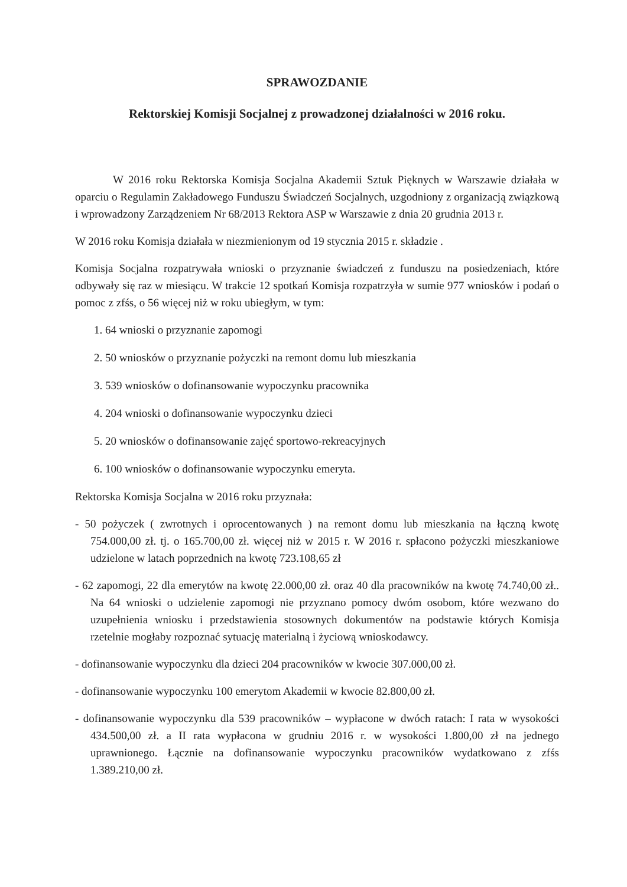SPRAWOZDANIE
Rektorskiej Komisji Socjalnej z prowadzonej działalności w 2016 roku.
W 2016 roku Rektorska Komisja Socjalna Akademii Sztuk Pięknych w Warszawie działała w oparciu o Regulamin Zakładowego Funduszu Świadczeń Socjalnych, uzgodniony z organizacją związkową i wprowadzony Zarządzeniem Nr 68/2013 Rektora ASP w Warszawie z dnia 20 grudnia 2013 r.
W 2016 roku Komisja działała w niezmienionym od 19 stycznia 2015 r. składzie .
Komisja Socjalna rozpatrywała wnioski o przyznanie świadczeń z funduszu na posiedzeniach, które odbywały się raz w miesiącu. W trakcie 12 spotkań Komisja rozpatrzyła w sumie 977 wniosków i podań o pomoc z zfśs, o 56 więcej niż w roku ubiegłym, w tym:
1. 64 wnioski o przyznanie zapomogi
2. 50 wniosków o przyznanie pożyczki na remont domu lub mieszkania
3. 539 wniosków o dofinansowanie wypoczynku pracownika
4. 204 wnioski o dofinansowanie wypoczynku dzieci
5. 20 wniosków o dofinansowanie zajęć sportowo-rekreacyjnych
6. 100 wniosków o dofinansowanie wypoczynku emeryta.
Rektorska Komisja Socjalna w 2016 roku przyznała:
- 50 pożyczek ( zwrotnych i oprocentowanych ) na remont domu lub mieszkania na łączną kwotę 754.000,00 zł. tj. o 165.700,00 zł. więcej niż w 2015 r. W 2016 r. spłacono pożyczki mieszkaniowe udzielone w latach poprzednich na kwotę 723.108,65 zł
- 62 zapomogi, 22 dla emerytów na kwotę 22.000,00 zł. oraz 40 dla pracowników na kwotę 74.740,00 zł.. Na 64 wnioski o udzielenie zapomogi nie przyznano pomocy dwóm osobom, które wezwano do uzupełnienia wniosku i przedstawienia stosownych dokumentów na podstawie których Komisja rzetelnie mogłaby rozpoznać sytuację materialną i życiową wnioskodawcy.
- dofinansowanie wypoczynku dla dzieci 204 pracowników w kwocie 307.000,00 zł.
- dofinansowanie wypoczynku 100 emerytom Akademii w kwocie 82.800,00 zł.
- dofinansowanie wypoczynku dla 539 pracowników – wypłacone w dwóch ratach: I rata w wysokości 434.500,00 zł. a II rata wypłacona w grudniu 2016 r. w wysokości 1.800,00 zł na jednego uprawnionego. Łącznie na dofinansowanie wypoczynku pracowników wydatkowano z zfśs 1.389.210,00 zł.